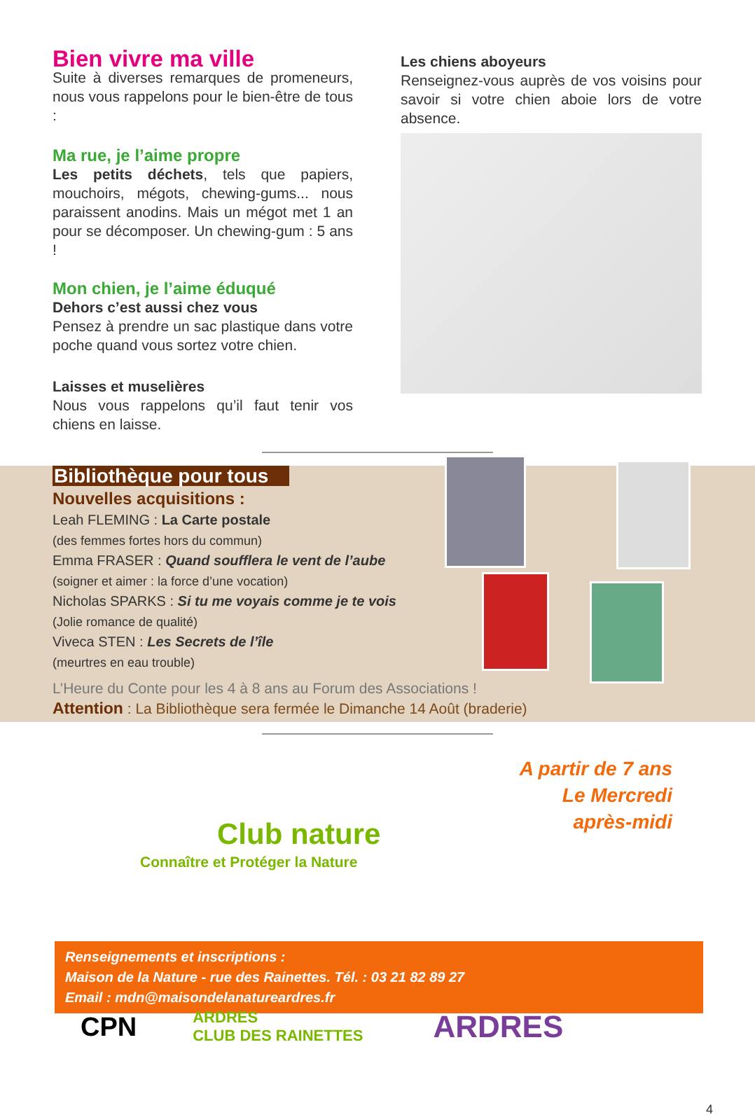Bien vivre ma ville
Suite à diverses remarques de promeneurs, nous vous rappelons pour le bien-être de tous :
Ma rue, je l’aime propre
Les petits déchets, tels que papiers, mouchoirs, mégots, chewing-gums... nous paraissent anodins. Mais un mégot met 1 an pour se décomposer. Un chewing-gum : 5 ans !
Mon chien, je l’aime éduqué
Dehors c’est aussi chez vous
Pensez à prendre un sac plastique dans votre poche quand vous sortez votre chien.
Laisses et muselières
Nous vous rappelons qu’il faut tenir vos chiens en laisse.
Les chiens aboyeurs
Renseignez-vous auprès de vos voisins pour savoir si votre chien aboie lors de votre absence.
Bibliothèque pour tous
Nouvelles acquisitions :
Leah FLEMING : La Carte postale
(des femmes fortes hors du commun)
Emma FRASER : Quand soufflera le vent de l’aube
(soigner et aimer : la force d’une vocation)
Nicholas SPARKS : Si tu me voyais comme je te vois
(Jolie romance de qualité)
Viveca STEN : Les Secrets de l’île
(meurtres en eau trouble)
L’Heure du Conte pour les 4 à 8 ans au Forum des Associations !
Attention : La Bibliothèque sera fermée le Dimanche 14 Août (braderie)
A partir de 7 ans
Le Mercredi après-midi
Club nature
Connaître et Protéger la Nature
Renseignements et inscriptions :
Maison de la Nature - rue des Rainettes. Tél. : 03 21 82 89 27
Email : mdn@maisondelanatureardres.fr
CPN ARDRES
CLUB DES RAINETTES ARDRES
4